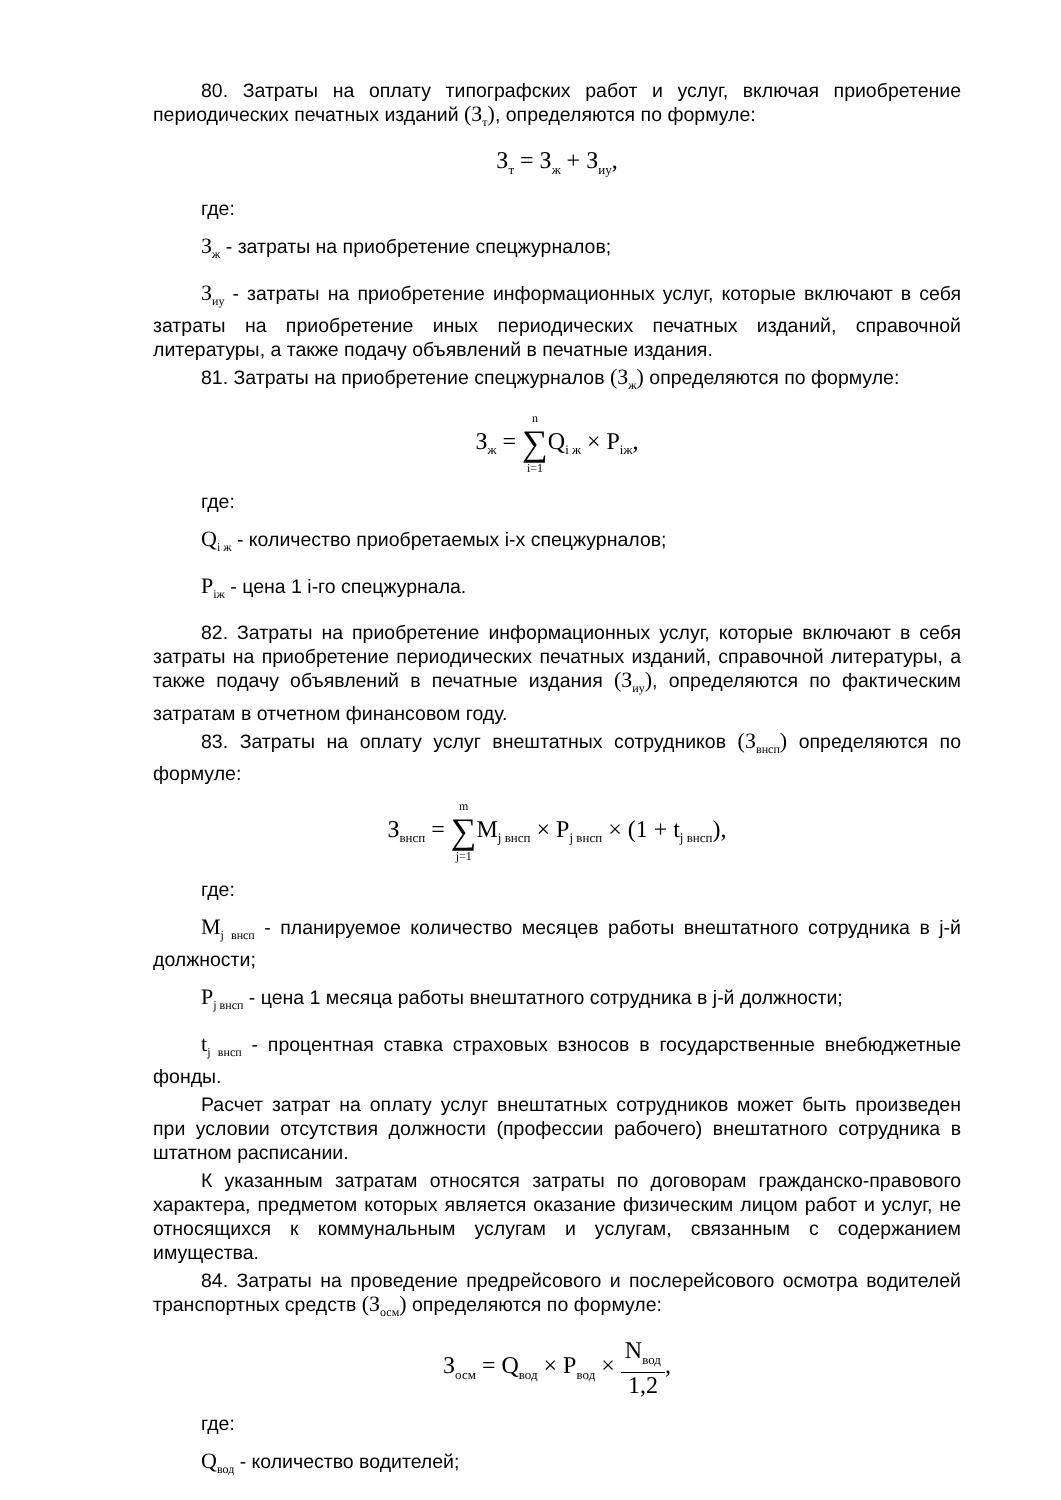80. Затраты на оплату типографских работ и услуг, включая приобретение периодических печатных изданий (З<sub>т</sub>), определяются по формуле:
З<sub>т</sub> = З<sub>ж</sub> + З<sub>иу</sub>,
где:
З<sub>ж</sub> - затраты на приобретение спецжурналов;
З<sub>иу</sub> - затраты на приобретение информационных услуг, которые включают в себя затраты на приобретение иных периодических печатных изданий, справочной литературы, а также подачу объявлений в печатные издания.
81. Затраты на приобретение спецжурналов (З<sub>ж</sub>) определяются по формуле:
З<sub>ж</sub> = n ∑ i=1 Q<sub>i ж</sub> × P<sub>iж</sub>,
где:
Q<sub>i ж</sub> - количество приобретаемых i-х спецжурналов;
P<sub>iж</sub> - цена 1 i-го спецжурнала.
82. Затраты на приобретение информационных услуг, которые включают в себя затраты на приобретение периодических печатных изданий, справочной литературы, а также подачу объявлений в печатные издания (З<sub>иу</sub>), определяются по фактическим затратам в отчетном финансовом году.
83. Затраты на оплату услуг внештатных сотрудников (З<sub>внсп</sub>) определяются по формуле:
З<sub>внсп</sub> = m ∑ j=1 M<sub>j внсп</sub> × P<sub>j внсп</sub> × (1 + t<sub>j внсп</sub>),
где:
M<sub>j внсп</sub> - планируемое количество месяцев работы внештатного сотрудника в j-й должности;
P<sub>j внсп</sub> - цена 1 месяца работы внештатного сотрудника в j-й должности;
t<sub>j внсп</sub> - процентная ставка страховых взносов в государственные внебюджетные фонды.
Расчет затрат на оплату услуг внештатных сотрудников может быть произведен при условии отсутствия должности (профессии рабочего) внештатного сотрудника в штатном расписании.
К указанным затратам относятся затраты по договорам гражданско-правового характера, предметом которых является оказание физическим лицом работ и услуг, не относящихся к коммунальным услугам и услугам, связанным с содержанием имущества.
84. Затраты на проведение предрейсового и послерейсового осмотра водителей транспортных средств (З<sub>осм</sub>) определяются по формуле:
З<sub>осм</sub> = Q<sub>вод</sub> × P<sub>вод</sub> × N<sub>вод</sub> 1,2,
где:
Q<sub>вод</sub> - количество водителей;